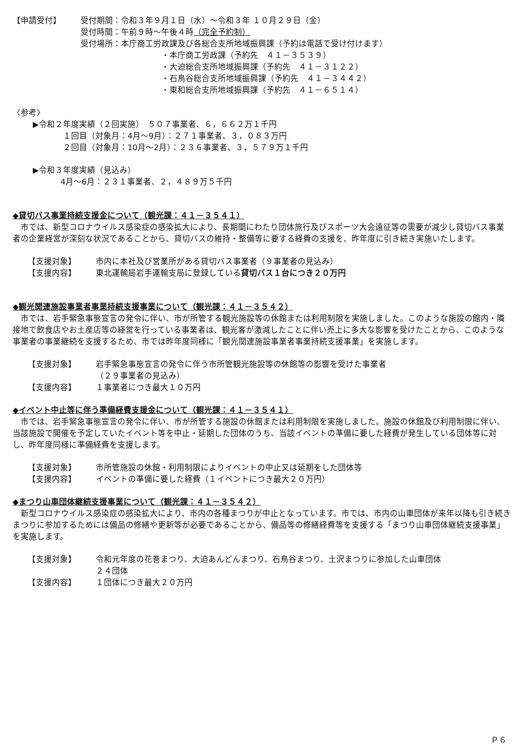【申請受付】 受付期間：令和３年９月１日（水）～令和３年 １０月２９日（金）
受付時間：午前９時～午後４時（完全予約制）
受付場所：本庁商工労政課及び各総合支所地域振興課（予約は電話で受け付けます）
・本庁商工労政課（予約先　４１－３５３９）
・大迫総合支所地域振興課（予約先　４１－３１２２）
・石鳥谷総合支所地域振興課（予約先　４１－３４４２）
・東和総合支所地域振興課（予約先　４１－６５１４）
〈参考〉
▶令和２年度実績（２回実施）　５０７事業者、６，６６２万１千円
１回目（対象月：4月～9月）：２７１事業者、３，０８３万円
２回目（対象月：10月～2月）：２３６事業者、３，５７９万１千円
▶令和３年度実績（見込み）
4月～6月：２３１事業者、２，４８９万５千円
◆貸切バス事業持続支援金について（観光課：４１－３５４１）
市では、新型コロナウイルス感染症の感染拡大により、長期間にわたり団体旅行及びスポーツ大会遠征等の需要が減少し貸切バス事業者の企業経営が深刻な状況であることから、貸切バスの維持・整備等に要する経費の支援を、昨年度に引き続き実施いたします。
【支援対象】 市内に本社及び営業所がある貸切バス事業者（９事業者の見込み）
【支援内容】 東北運輸局岩手運輸支局に登録している貸切バス１台につき２０万円
◆観光関連施設事業者事業持続支援事業について（観光課：４１－３５４２）
市では、岩手緊急事態宣言の発令に伴い、市が所管する観光施設等の休館または利用制限を実施しました。このような施設の館内・隣接地で飲食店やお土産店等の経営を行っている事業者は、観光客が激減したことに伴い売上に多大な影響を受けたことから、このような事業者の事業継続を支援するため、市では昨年度同様に「観光関連施設事業者事業持続支援事業」を実施します。
【支援対象】 岩手緊急事態宣言の発令に伴う市所管観光施設等の休館等の影響を受けた事業者
（２９事業者の見込み）
【支援内容】 １事業者につき最大１０万円
◆イベント中止等に伴う準備経費支援金について（観光課：４１－３５４１）
市では、岩手緊急事態宣言の発令に伴い、市が所管する施設の休館または利用制限を実施しました。施設の休館及び利用制限に伴い、当該施設で開催を予定していたイベント等を中止・延期した団体のうち、当該イベントの準備に要した経費が発生している団体等に対し、昨年度同様に準備経費を支援します。
【支援対象】 市所管施設の休館・利用制限によりイベントの中止又は延期をした団体等
【支援内容】 イベントの準備に要した経費（１イベントにつき最大２０万円）
◆まつり山車団体継続支援事業について（観光課：４１－３５４２）
新型コロナウイルス感染症の感染拡大により、市内の各種まつりが中止となっています。市では、市内の山車団体が来年以降も引き続きまつりに参加するためには備品の修繕や更新等が必要であることから、備品等の修繕経費等を支援する「まつり山車団体継続支援事業」を実施します。
【支援対象】 令和元年度の花巻まつり、大迫あんどんまつり、石鳥谷まつり、土沢まつりに参加した山車団体
２４団体
【支援内容】 １団体につき最大２０万円
Ｐ６